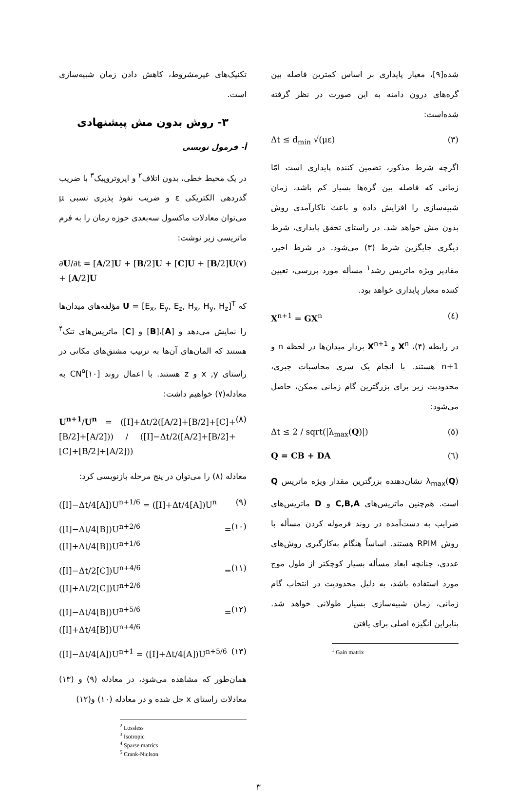شده[۹]، معیار پایداری بر اساس کمترین فاصله بین گره‌های درون دامنه به این صورت در نظر گرفته شده‌است:
Δt ≤ d<sub>min</sub> √(με) (۳)
اگرچه شرط مذکور، تضمین کننده پایداری است امّا زمانی که فاصله بین گره‌ها بسیار کم باشد، زمان شبیه‌سازی را افزایش داده و باعث ناکارآمدی روش بدون مش خواهد شد. در راستای تحقق پایداری، شرط دیگری جایگزین شرط (۳) می‌شود. در شرط اخیر، مقادیر ویژه ماتریس رشد<sup>۱</sup> مسأله مورد بررسی، تعیین کننده معیار پایداری خواهد بود.
X<sup>n+1</sup> = GX<sup>n</sup> (٤)
در رابطه (۴)، X<sup>n</sup> و X<sup>n+1</sup> بردار میدان‌ها در لحظه n و n+1 هستند. با انجام یک سری محاسبات جبری، محدودیت زیر برای بزرگترین گام زمانی ممکن، حاصل می‌شود:
Δt ≤ 2 / sqrt(|λ<sub>max</sub>(Q)|) (٥)
Q = CB + DA (٦)
λ<sub>max</sub>(Q) نشان‌دهنده بزرگترین مقدار ویژه ماتریس Q است. هم‌چنین ماتریس‌های C,B,A و D ماتریس‌های ضرایب به دست‌آمده در روند فرموله کردن مسأله با روش RPIM هستند. اساساً هنگام به‌کارگیری روش‌های عددی، چنانچه ابعاد مسأله بسیار کوچکتر از طول موج مورد استفاده باشد، به دلیل محدودیت در انتخاب گام زمانی، زمان شبیه‌سازی بسیار طولانی خواهد شد. بنابراین انگیزه اصلی برای یافتن
<sup>1</sup> Gain matrix
تکنیک‌های غیرمشروط، کاهش دادن زمان شبیه‌سازی است.
۳- روش بدون مش پیشنهادی
أ- فرمول نویسی
در یک محیط خطی، بدون اتلاف<sup>۲</sup> و ایزوتروپیک<sup>۳</sup> با ضریب گذردهی الکتریکی ε و ضریب نفوذ پذیری نسبی μ می‌توان معادلات ماکسول سه‌بعدی حوزه زمان را به فرم ماتریسی زیر نوشت:
∂U/∂t = [A/2]U + [B/2]U + [C]U + [B/2]U + [A/2]U (۷)
که U = [E<sub>x</sub>, E<sub>y</sub>, E<sub>z</sub>, H<sub>x</sub>, H<sub>y</sub>, H<sub>z</sub>]<sup>T</sup> مؤلفه‌های میدان‌ها را نمایش می‌دهد و [A]،[B] و [C] ماتریس‌های تنک<sup>۴</sup> هستند که المان‌های آن‌ها به ترتیب مشتق‌های مکانی در راستای x ,y و z هستند. با اعمال روند CN<sup>۵</sup>[۱۰] به معادله(۷) خواهیم داشت:
U<sup>n+1</sup>/U<sup>n</sup> = ([I]+Δt/2([A/2]+[B/2]+[C]+[B/2]+[A/2])) / ([I]−Δt/2([A/2]+[B/2]+[C]+[B/2]+[A/2])) (۸)
معادله (۸) را می‌توان در پنج مرحله بازنویسی کرد:
([I]−Δt/4[A])U<sup>n+1/6</sup> = ([I]+Δt/4[A])U<sup>n</sup> (۹)
([I]−Δt/4[B])U<sup>n+2/6</sup> = ([I]+Δt/4[B])U<sup>n+1/6</sup> (۱۰)
([I]−Δt/2[C])U<sup>n+4/6</sup> = ([I]+Δt/2[C])U<sup>n+2/6</sup> (۱۱)
([I]−Δt/4[B])U<sup>n+5/6</sup> = ([I]+Δt/4[B])U<sup>n+4/6</sup> (۱۲)
([I]−Δt/4[A])U<sup>n+1</sup> = ([I]+Δt/4[A])U<sup>n+5/6</sup> (۱۳)
همان‌طور که مشاهده می‌شود، در معادله (۹) و (۱۳) معادلات راستای x حل شده و در معادله (۱۰) و(۱۲)
<sup>2</sup> Lossless
<sup>3</sup> Isotropic
<sup>4</sup> Sparse matrics
<sup>5</sup> Crank-Niclson
۳